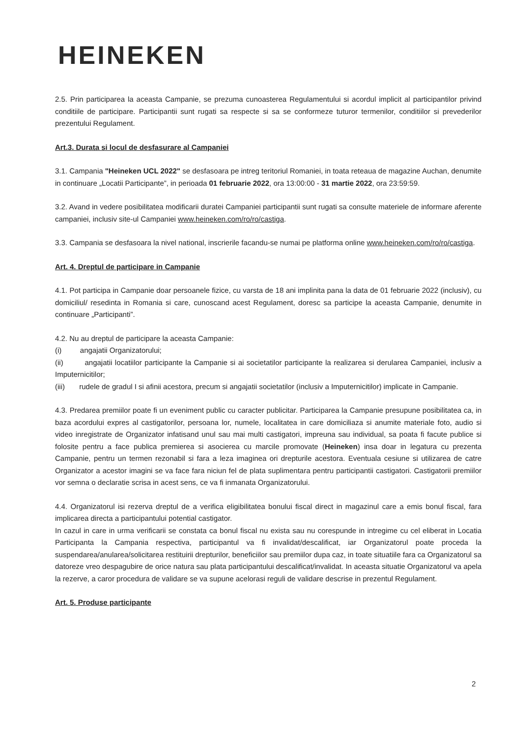HEINEKEN
2.5. Prin participarea la aceasta Campanie, se prezuma cunoasterea Regulamentului si acordul implicit al participantilor privind conditiile de participare. Participantii sunt rugati sa respecte si sa se conformeze tuturor termenilor, conditiilor si prevederilor prezentului Regulament.
Art.3. Durata si locul de desfasurare al Campaniei
3.1. Campania "Heineken UCL 2022" se desfasoara pe intreg teritoriul Romaniei, in toata reteaua de magazine Auchan, denumite in continuare „Locatii Participante”, in perioada 01 februarie 2022, ora 13:00:00 - 31 martie 2022, ora 23:59:59.
3.2. Avand in vedere posibilitatea modificarii duratei Campaniei participantii sunt rugati sa consulte materiele de informare aferente campaniei, inclusiv site-ul Campaniei www.heineken.com/ro/ro/castiga.
3.3. Campania se desfasoara la nivel national, inscrierile facandu-se numai pe platforma online www.heineken.com/ro/ro/castiga.
Art. 4. Dreptul de participare in Campanie
4.1. Pot participa in Campanie doar persoanele fizice, cu varsta de 18 ani implinita pana la data de 01 februarie 2022 (inclusiv), cu domiciliul/ resedinta in Romania si care, cunoscand acest Regulament, doresc sa participe la aceasta Campanie, denumite in continuare „Participanti”.
4.2. Nu au dreptul de participare la aceasta Campanie:
(i) angajatii Organizatorului;
(ii) angajatii locatiilor participante la Campanie si ai societatilor participante la realizarea si derularea Campaniei, inclusiv a Imputernicitilor;
(iii) rudele de gradul I si afinii acestora, precum si angajatii societatilor (inclusiv a Imputernicitilor) implicate in Campanie.
4.3. Predarea premiilor poate fi un eveniment public cu caracter publicitar. Participarea la Campanie presupune posibilitatea ca, in baza acordului expres al castigatorilor, persoana lor, numele, localitatea in care domiciliaza si anumite materiale foto, audio si video inregistrate de Organizator infatisand unul sau mai multi castigatori, impreuna sau individual, sa poata fi facute publice si folosite pentru a face publica premierea si asocierea cu marcile promovate (Heineken) insa doar in legatura cu prezenta Campanie, pentru un termen rezonabil si fara a leza imaginea ori drepturile acestora. Eventuala cesiune si utilizarea de catre Organizator a acestor imagini se va face fara niciun fel de plata suplimentara pentru participantii castigatori. Castigatorii premiilor vor semna o declaratie scrisa in acest sens, ce va fi inmanata Organizatorului.
4.4. Organizatorul isi rezerva dreptul de a verifica eligibilitatea bonului fiscal direct in magazinul care a emis bonul fiscal, fara implicarea directa a participantului potential castigator.
In cazul in care in urma verificarii se constata ca bonul fiscal nu exista sau nu corespunde in intregime cu cel eliberat in Locatia Participanta la Campania respectiva, participantul va fi invalidat/descalificat, iar Organizatorul poate proceda la suspendarea/anularea/solicitarea restituirii drepturilor, beneficiilor sau premiilor dupa caz, in toate situatiile fara ca Organizatorul sa datoreze vreo despagubire de orice natura sau plata participantului descalificat/invalidat. In aceasta situatie Organizatorul va apela la rezerve, a caror procedura de validare se va supune acelorasi reguli de validare descrise in prezentul Regulament.
Art. 5. Produse participante
2